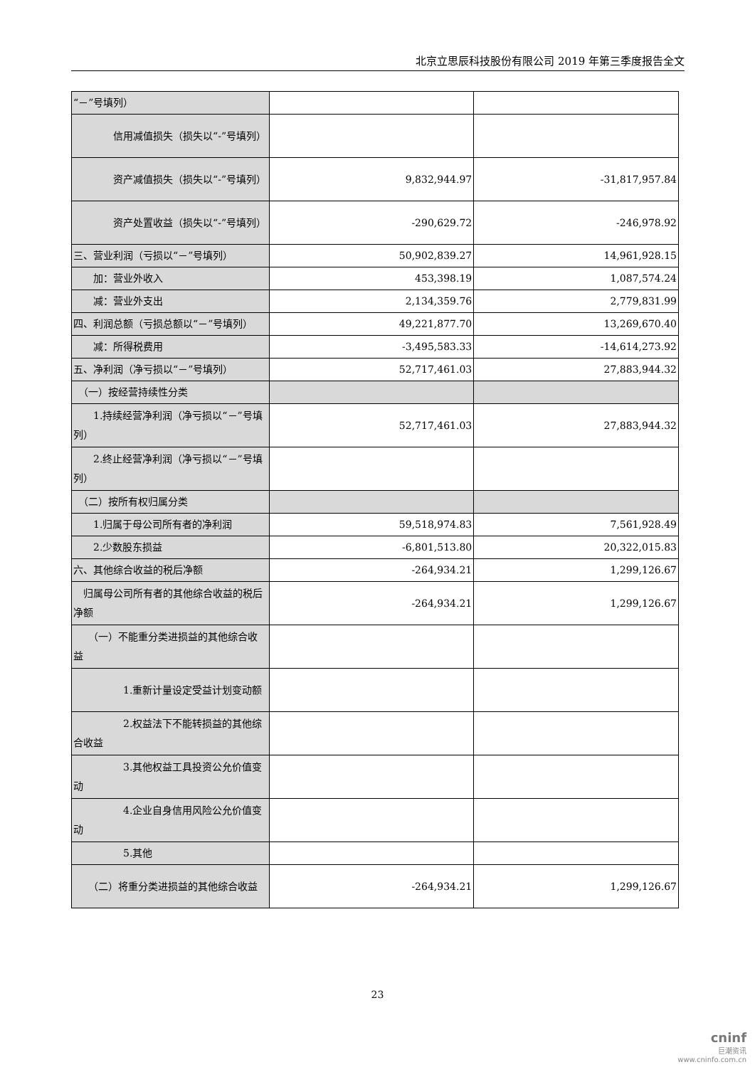北京立思辰科技股份有限公司 2019 年第三季度报告全文
| “－”号填列） | | |
| 信用减值损失（损失以“-”号填列） | | |
| 资产减值损失（损失以“-”号填列） | 9,832,944.97 | -31,817,957.84 |
| 资产处置收益（损失以“-”号填列） | -290,629.72 | -246,978.92 |
| 三、营业利润（亏损以“－”号填列） | 50,902,839.27 | 14,961,928.15 |
| 加：营业外收入 | 453,398.19 | 1,087,574.24 |
| 减：营业外支出 | 2,134,359.76 | 2,779,831.99 |
| 四、利润总额（亏损总额以“－”号填列） | 49,221,877.70 | 13,269,670.40 |
| 减：所得税费用 | -3,495,583.33 | -14,614,273.92 |
| 五、净利润（净亏损以“－”号填列） | 52,717,461.03 | 27,883,944.32 |
| （一）按经营持续性分类 | | |
| 1.持续经营净利润（净亏损以“－”号填列） | 52,717,461.03 | 27,883,944.32 |
| 2.终止经营净利润（净亏损以“－”号填列） | | |
| （二）按所有权归属分类 | | |
| 1.归属于母公司所有者的净利润 | 59,518,974.83 | 7,561,928.49 |
| 2.少数股东损益 | -6,801,513.80 | 20,322,015.83 |
| 六、其他综合收益的税后净额 | -264,934.21 | 1,299,126.67 |
| 归属母公司所有者的其他综合收益的税后净额 | -264,934.21 | 1,299,126.67 |
| （一）不能重分类进损益的其他综合收益 | | |
| 1.重新计量设定受益计划变动额 | | |
| 2.权益法下不能转损益的其他综合收益 | | |
| 3.其他权益工具投资公允价值变动 | | |
| 4.企业自身信用风险公允价值变动 | | |
| 5.其他 | | |
| （二）将重分类进损益的其他综合收益 | -264,934.21 | 1,299,126.67 |
23
cninf
巨潮资讯
www.cninfo.com.cn